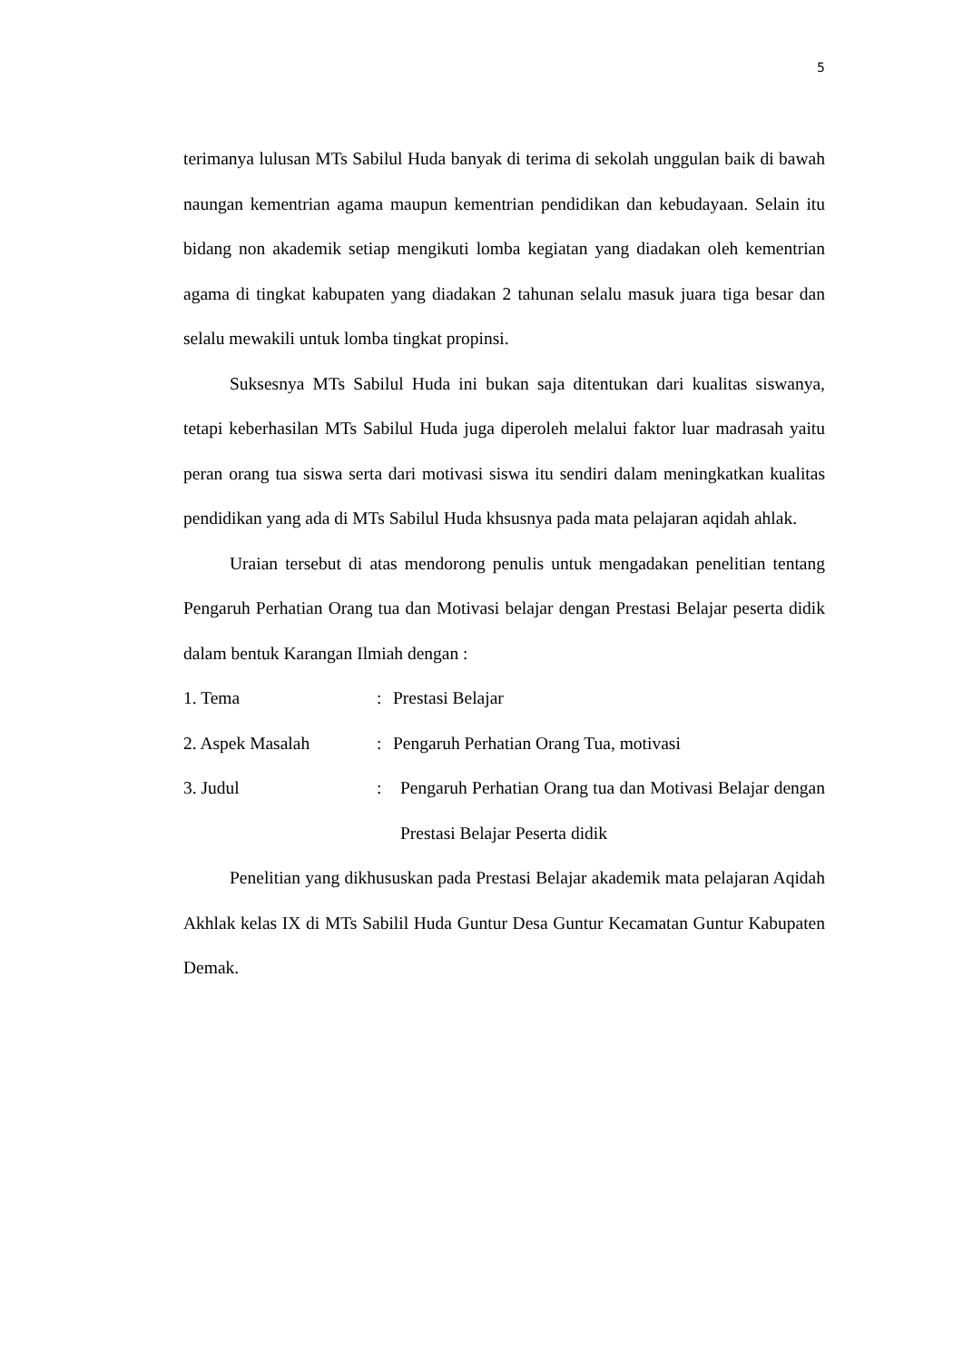5
terimanya lulusan MTs Sabilul Huda banyak di terima di sekolah unggulan baik di bawah naungan kementrian agama maupun kementrian pendidikan dan kebudayaan. Selain itu bidang non akademik setiap mengikuti lomba kegiatan yang diadakan oleh kementrian agama di tingkat kabupaten yang diadakan 2 tahunan selalu masuk juara tiga besar dan selalu mewakili untuk lomba tingkat propinsi.
Suksesnya MTs Sabilul Huda ini bukan saja ditentukan dari kualitas siswanya, tetapi keberhasilan MTs Sabilul Huda juga diperoleh melalui faktor luar madrasah yaitu peran orang tua siswa serta dari motivasi siswa itu sendiri dalam meningkatkan kualitas pendidikan yang ada di MTs Sabilul Huda khsusnya pada mata pelajaran aqidah ahlak.
Uraian tersebut di atas mendorong penulis untuk mengadakan penelitian tentang Pengaruh Perhatian Orang tua dan Motivasi belajar dengan Prestasi Belajar peserta didik dalam bentuk Karangan Ilmiah dengan :
1. Tema : Prestasi Belajar
2. Aspek Masalah : Pengaruh Perhatian Orang Tua, motivasi
3. Judul : Pengaruh Perhatian Orang tua dan Motivasi Belajar dengan Prestasi Belajar Peserta didik
Penelitian yang dikhususkan pada Prestasi Belajar akademik mata pelajaran Aqidah Akhlak kelas IX di MTs Sabilil Huda Guntur Desa Guntur Kecamatan Guntur Kabupaten Demak.